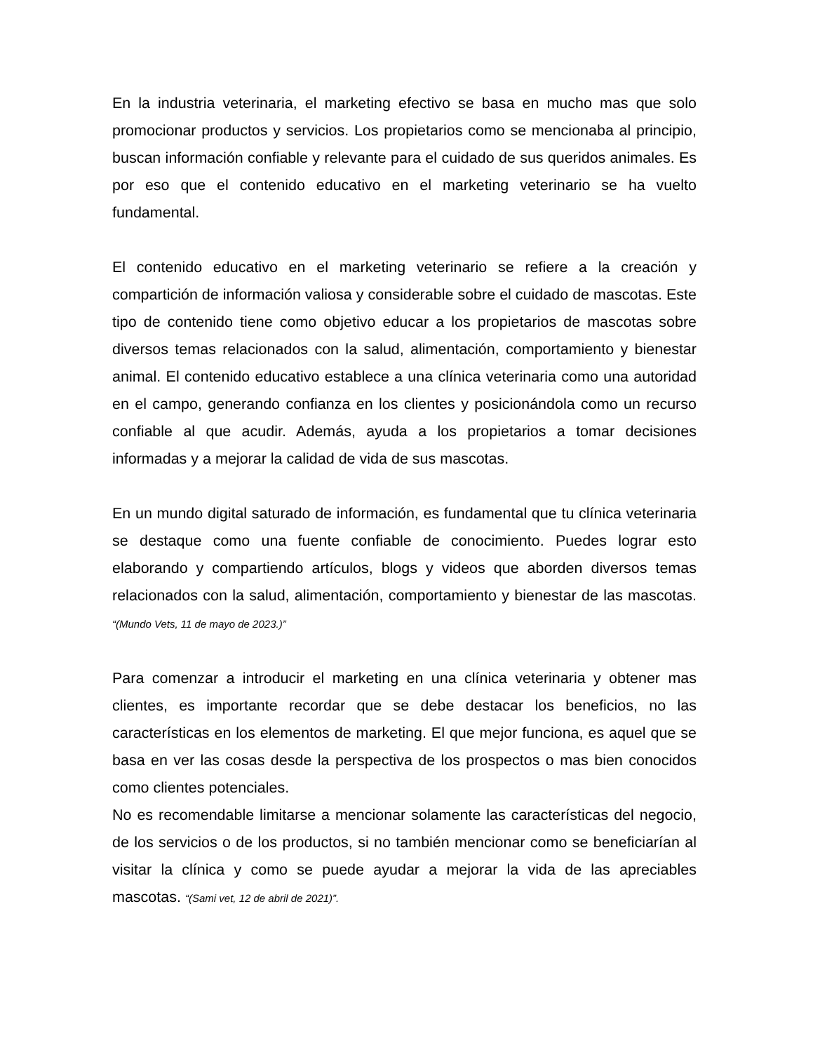En la industria veterinaria, el marketing efectivo se basa en mucho mas que solo promocionar productos y servicios. Los propietarios como se mencionaba al principio, buscan información confiable y relevante para el cuidado de sus queridos animales. Es por eso que el contenido educativo en el marketing veterinario se ha vuelto fundamental.
El contenido educativo en el marketing veterinario se refiere a la creación y compartición de información valiosa y considerable sobre el cuidado de mascotas. Este tipo de contenido tiene como objetivo educar a los propietarios de mascotas sobre diversos temas relacionados con la salud, alimentación, comportamiento y bienestar animal. El contenido educativo establece a una clínica veterinaria como una autoridad en el campo, generando confianza en los clientes y posicionándola como un recurso confiable al que acudir. Además, ayuda a los propietarios a tomar decisiones informadas y a mejorar la calidad de vida de sus mascotas.
En un mundo digital saturado de información, es fundamental que tu clínica veterinaria se destaque como una fuente confiable de conocimiento. Puedes lograr esto elaborando y compartiendo artículos, blogs y videos que aborden diversos temas relacionados con la salud, alimentación, comportamiento y bienestar de las mascotas. “(Mundo Vets, 11 de mayo de 2023.)”
Para comenzar a introducir el marketing en una clínica veterinaria y obtener mas clientes, es importante recordar que se debe destacar los beneficios, no las características en los elementos de marketing. El que mejor funciona, es aquel que se basa en ver las cosas desde la perspectiva de los prospectos o mas bien conocidos como clientes potenciales.
No es recomendable limitarse a mencionar solamente las características del negocio, de los servicios o de los productos, si no también mencionar como se beneficiarían al visitar la clínica y como se puede ayudar a mejorar la vida de las apreciables mascotas. “(Sami vet, 12 de abril de 2021)”.